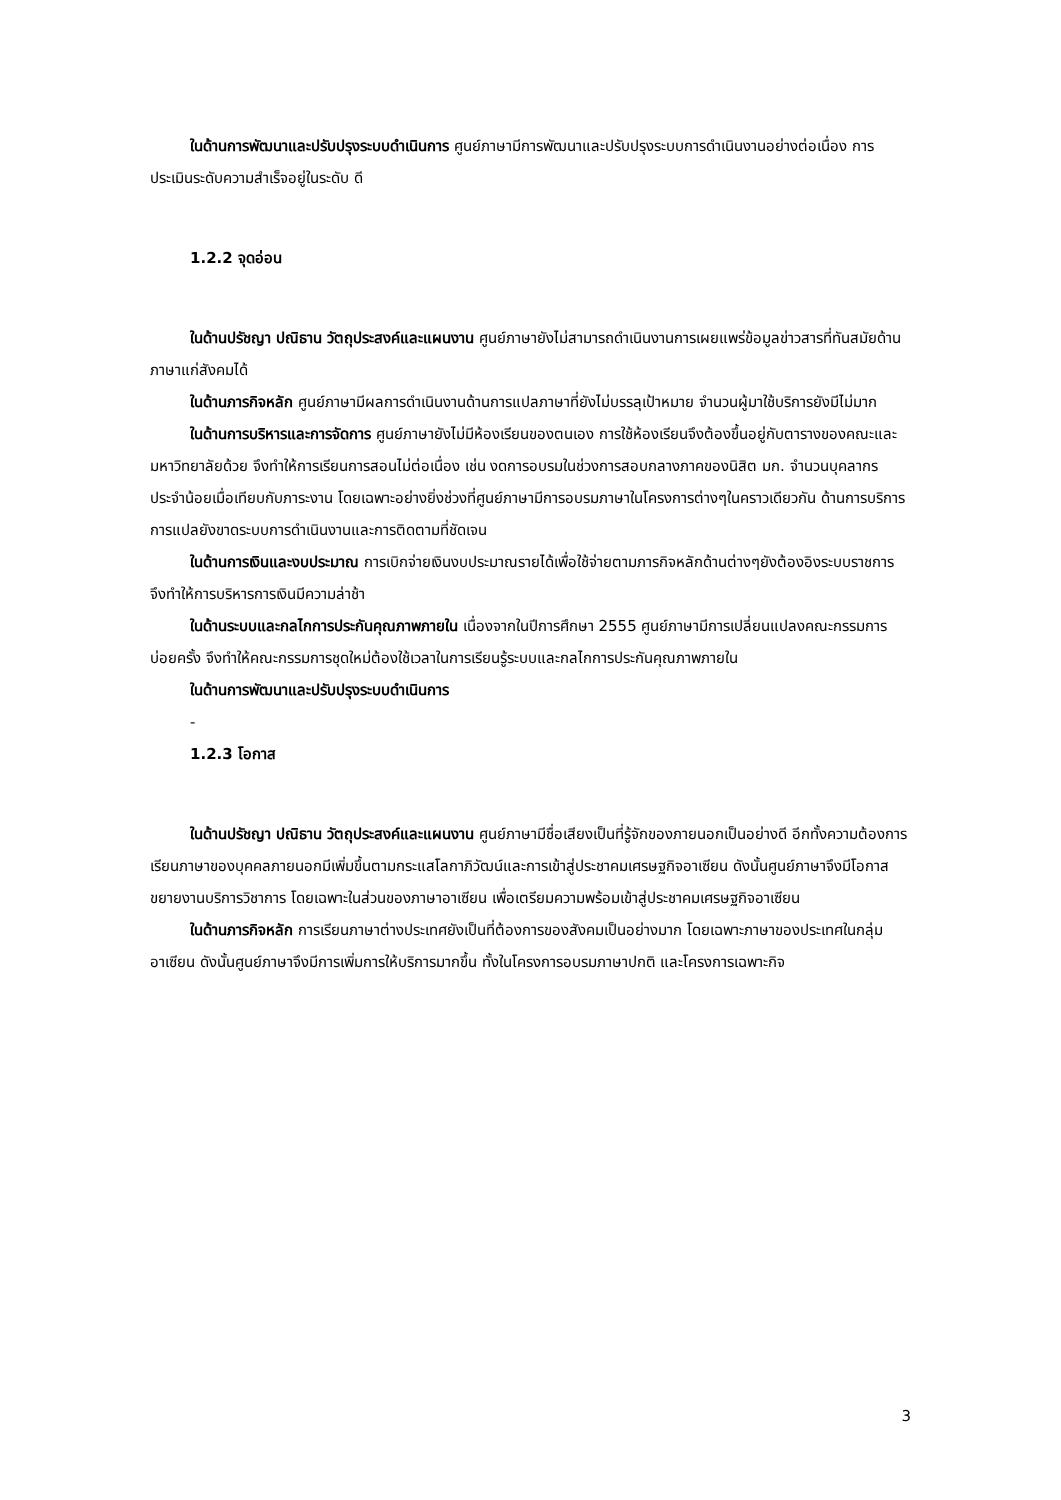ในด้านการพัฒนาและปรับปรุงระบบดำเนินการ ศูนย์ภาษามีการพัฒนาและปรับปรุงระบบการดำเนินงานอย่างต่อเนื่อง การประเมินระดับความสำเร็จอยู่ในระดับ ดี
1.2.2 จุดอ่อน
ในด้านปรัชญา ปณิธาน วัตถุประสงค์และแผนงาน ศูนย์ภาษายังไม่สามารถดำเนินงานการเผยแพร่ข้อมูลข่าวสารที่ทันสมัยด้านภาษาแก่สังคมได้
ในด้านภารกิจหลัก ศูนย์ภาษามีผลการดำเนินงานด้านการแปลภาษาที่ยังไม่บรรลุเป้าหมาย จำนวนผู้มาใช้บริการยังมีไม่มาก
ในด้านการบริหารและการจัดการ ศูนย์ภาษายังไม่มีห้องเรียนของตนเอง การใช้ห้องเรียนจึงต้องขึ้นอยู่กับตารางของคณะและมหาวิทยาลัยด้วย จึงทำให้การเรียนการสอนไม่ต่อเนื่อง เช่น งดการอบรมในช่วงการสอบกลางภาคของนิสิต มก. จำนวนบุคลากรประจำน้อยเมื่อเทียบกับภาระงาน โดยเฉพาะอย่างยิ่งช่วงที่ศูนย์ภาษามีการอบรมภาษาในโครงการต่างๆในคราวเดียวกัน ด้านการบริการการแปลยังขาดระบบการดำเนินงานและการติดตามที่ชัดเจน
ในด้านการเงินและงบประมาณ การเบิกจ่ายเงินงบประมาณรายได้เพื่อใช้จ่ายตามภารกิจหลักด้านต่างๆยังต้องอิงระบบราชการ จึงทำให้การบริหารการเงินมีความล่าช้า
ในด้านระบบและกลไกการประกันคุณภาพภายใน เนื่องจากในปีการศึกษา 2555 ศูนย์ภาษามีการเปลี่ยนแปลงคณะกรรมการบ่อยครั้ง จึงทำให้คณะกรรมการชุดใหม่ต้องใช้เวลาในการเรียนรู้ระบบและกลไกการประกันคุณภาพภายใน
ในด้านการพัฒนาและปรับปรุงระบบดำเนินการ
-
1.2.3 โอกาส
ในด้านปรัชญา ปณิธาน วัตถุประสงค์และแผนงาน ศูนย์ภาษามีชื่อเสียงเป็นที่รู้จักของภายนอกเป็นอย่างดี อีกทั้งความต้องการเรียนภาษาของบุคคลภายนอกมีเพิ่มขึ้นตามกระแสโลกาภิวัฒน์และการเข้าสู่ประชาคมเศรษฐกิจอาเซียน ดังนั้นศูนย์ภาษาจึงมีโอกาสขยายงานบริการวิชาการ โดยเฉพาะในส่วนของภาษาอาเซียน เพื่อเตรียมความพร้อมเข้าสู่ประชาคมเศรษฐกิจอาเซียน
ในด้านภารกิจหลัก การเรียนภาษาต่างประเทศยังเป็นที่ต้องการของสังคมเป็นอย่างมาก โดยเฉพาะภาษาของประเทศในกลุ่มอาเซียน ดังนั้นศูนย์ภาษาจึงมีการเพิ่มการให้บริการมากขึ้น ทั้งในโครงการอบรมภาษาปกติ และโครงการเฉพาะกิจ
3